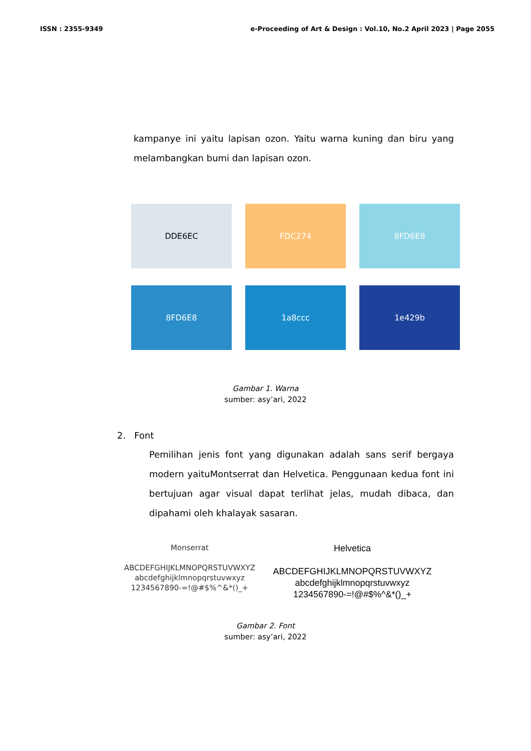ISSN : 2355-9349 e-Proceeding of Art & Design : Vol.10, No.2 April 2023 | Page 2055
kampanye ini yaitu lapisan ozon. Yaitu warna kuning dan biru yang melambangkan bumi dan lapisan ozon.
DDE6EC
FDC274
8FD6E8
8FD6E8
1a8ccc
1e429b
Gambar 1. Warna
sumber: asy’ari, 2022
2. Font
Pemilihan jenis font yang digunakan adalah sans serif bergaya modern yaituMontserrat dan Helvetica. Penggunaan kedua font ini bertujuan agar visual dapat terlihat jelas, mudah dibaca, dan dipahami oleh khalayak sasaran.
Monserrat
ABCDEFGHIJKLMNOPQRSTUVWXYZ
abcdefghijklmnopqrstuvwxyz
1234567890-=!@#$%^&*()_+
Helvetica
ABCDEFGHIJKLMNOPQRSTUVWXYZ
abcdefghijklmnopqrstuvwxyz
1234567890-=!@#$%^&*()_+
Gambar 2. Font
sumber: asy’ari, 2022